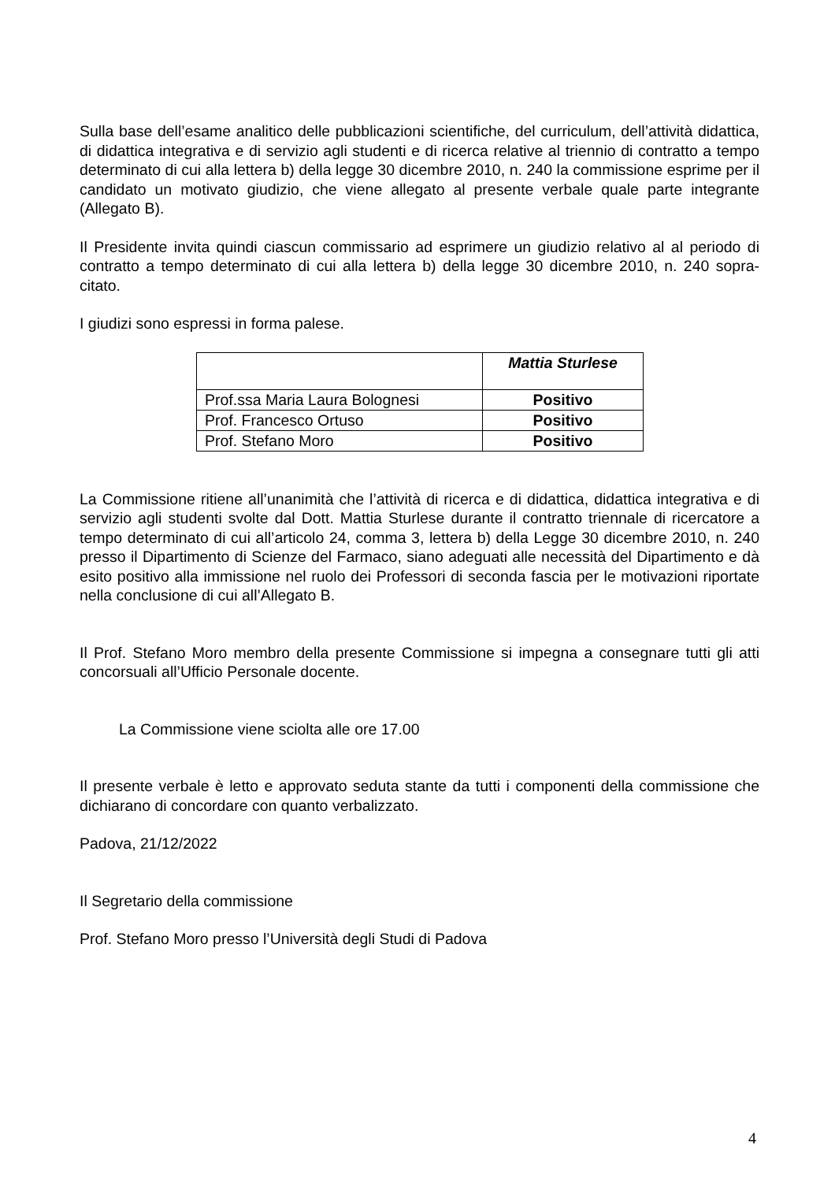Sulla base dell’esame analitico delle pubblicazioni scientifiche, del curriculum, dell’attività didattica, di didattica integrativa e di servizio agli studenti e di ricerca relative al triennio di contratto a tempo determinato di cui alla lettera b) della legge 30 dicembre 2010, n. 240 la commissione esprime per il candidato un motivato giudizio, che viene allegato al presente verbale quale parte integrante (Allegato B).
Il Presidente invita quindi ciascun commissario ad esprimere un giudizio relativo al al periodo di contratto a tempo determinato di cui alla lettera b) della legge 30 dicembre 2010, n. 240 sopra-citato.
I giudizi sono espressi in forma palese.
| | Mattia Sturlese |
| Prof.ssa Maria Laura Bolognesi | Positivo |
| Prof. Francesco Ortuso | Positivo |
| Prof. Stefano Moro | Positivo |
La Commissione ritiene all’unanimità che l’attività di ricerca e di didattica, didattica integrativa e di servizio agli studenti svolte dal Dott. Mattia Sturlese durante il contratto triennale di ricercatore a tempo determinato di cui all’articolo 24, comma 3, lettera b) della Legge 30 dicembre 2010, n. 240 presso il Dipartimento di Scienze del Farmaco, siano adeguati alle necessità del Dipartimento e dà esito positivo alla immissione nel ruolo dei Professori di seconda fascia per le motivazioni riportate nella conclusione di cui all’Allegato B.
Il Prof. Stefano Moro membro della presente Commissione si impegna a consegnare tutti gli atti concorsuali all’Ufficio Personale docente.
La Commissione viene sciolta alle ore 17.00
Il presente verbale è letto e approvato seduta stante da tutti i componenti della commissione che dichiarano di concordare con quanto verbalizzato.
Padova, 21/12/2022
Il Segretario della commissione
Prof. Stefano Moro presso l’Università degli Studi di Padova
4